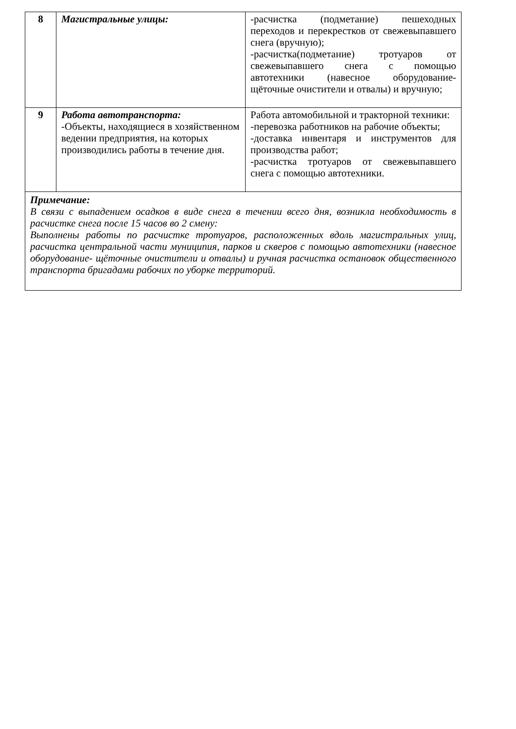| 8 | Магистральные улицы: | -расчистка (подметание) пешеходных переходов и перекрестков от свежевыпавшего снега (вручную); -расчистка(подметание) тротуаров от свежевыпавшего снега с помощью автотехники (навесное оборудование-щёточные очистители и отвалы) и вручную; |
| 9 | Работа автотранспорта: -Объекты, находящиеся в хозяйственном ведении предприятия, на которых производились работы в течение дня. | Работа автомобильной и тракторной техники: -перевозка работников на рабочие объекты; -доставка инвентаря и инструментов для производства работ; -расчистка тротуаров от свежевыпавшего снега с помощью автотехники. |
| Примечание: В связи с выпадением осадков в виде снега в течении всего дня, возникла необходимость в расчистке снега после 15 часов во 2 смену: Выполнены работы по расчистке тротуаров, расположенных вдоль магистральных улиц, расчистка центральной части муниципия, парков и скверов с помощью автотехники (навесное оборудование- щёточные очистители и отвалы) и ручная расчистка остановок общественного транспорта бригадами рабочих по уборке территорий. | | |